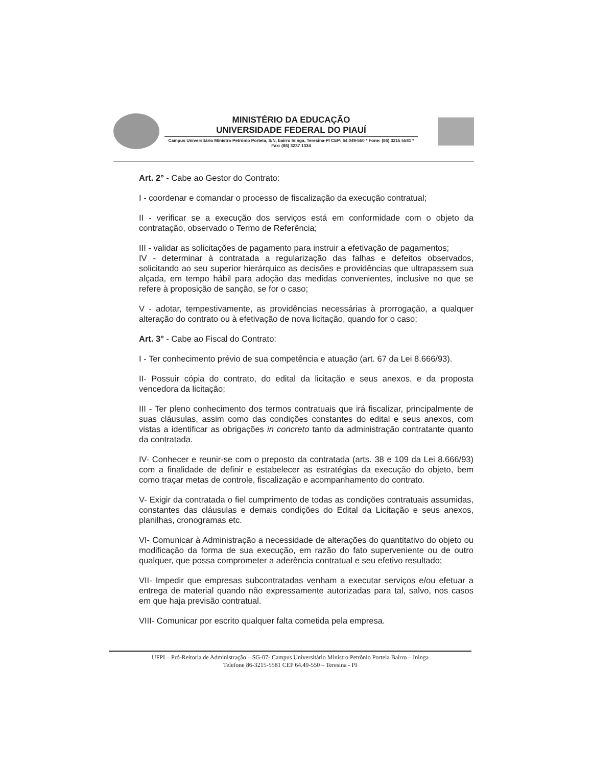MINISTÉRIO DA EDUCAÇÃO
UNIVERSIDADE FEDERAL DO PIAUÍ
Campus Universitário Ministro Petrônio Portela, S/N, bairro Ininga, Teresina-PI CEP: 64.049-550 * Fone: (86) 3215 5581 * Fax: (86) 3237 1334
Art. 2° - Cabe ao Gestor do Contrato:
I - coordenar e comandar o processo de fiscalização da execução contratual;
II - verificar se a execução dos serviços está em conformidade com o objeto da contratação, observado o Termo de Referência;
III - validar as solicitações de pagamento para instruir a efetivação de pagamentos;
IV - determinar à contratada a regularização das falhas e defeitos observados, solicitando ao seu superior hierárquico as decisões e providências que ultrapassem sua alçada, em tempo hábil para adoção das medidas convenientes, inclusive no que se refere à proposição de sanção, se for o caso;
V - adotar, tempestivamente, as providências necessárias à prorrogação, a qualquer alteração do contrato ou à efetivação de nova licitação, quando for o caso;
Art. 3° - Cabe ao Fiscal do Contrato:
I - Ter conhecimento prévio de sua competência e atuação (art. 67 da Lei 8.666/93).
II- Possuir cópia do contrato, do edital da licitação e seus anexos, e da proposta vencedora da licitação;
III - Ter pleno conhecimento dos termos contratuais que irá fiscalizar, principalmente de suas cláusulas, assim como das condições constantes do edital e seus anexos, com vistas a identificar as obrigações in concreto tanto da administração contratante quanto da contratada.
IV- Conhecer e reunir-se com o preposto da contratada (arts. 38 e 109 da Lei 8.666/93) com a finalidade de definir e estabelecer as estratégias da execução do objeto, bem como traçar metas de controle, fiscalização e acompanhamento do contrato.
V- Exigir da contratada o fiel cumprimento de todas as condições contratuais assumidas, constantes das cláusulas e demais condições do Edital da Licitação e seus anexos, planilhas, cronogramas etc.
VI- Comunicar à Administração a necessidade de alterações do quantitativo do objeto ou modificação da forma de sua execução, em razão do fato superveniente ou de outro qualquer, que possa comprometer a aderência contratual e seu efetivo resultado;
VII- Impedir que empresas subcontratadas venham a executar serviços e/ou efetuar a entrega de material quando não expressamente autorizadas para tal, salvo, nos casos em que haja previsão contratual.
VIII- Comunicar por escrito qualquer falta cometida pela empresa.
UFPI – Pró-Reitoria de Administração – SG-07- Campus Universitário Ministro Petrônio Portela Bairro – Ininga
Telefone 86-3215-5581 CEP 64.49-550 – Teresina - PI